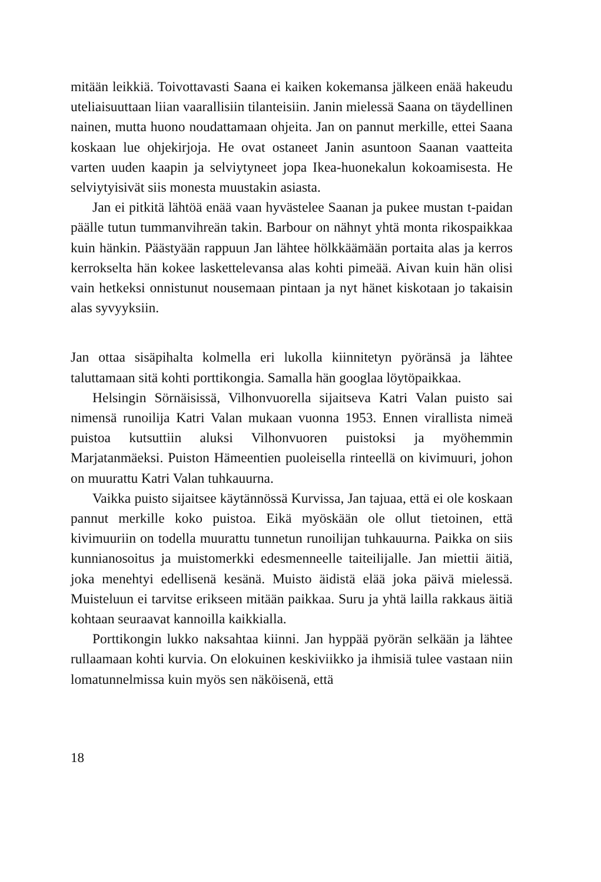mitään leikkiä. Toivottavasti Saana ei kaiken kokemansa jälkeen enää hakeudu uteliaisuuttaan liian vaarallisiin tilanteisiin. Janin mielessä Saana on täydellinen nainen, mutta huono noudattamaan ohjeita. Jan on pannut merkille, ettei Saana koskaan lue ohjekirjoja. He ovat ostaneet Janin asuntoon Saanan vaatteita varten uuden kaapin ja selviytyneet jopa Ikea-huonekalun kokoamisesta. He selviytyisivät siis monesta muustakin asiasta.
Jan ei pitkitä lähtöä enää vaan hyvästelee Saanan ja pukee mustan t-paidan päälle tutun tummanvihreän takin. Barbour on nähnyt yhtä monta rikospaikkaa kuin hänkin. Päästyään rappuun Jan lähtee hölkkäämään portaita alas ja kerros kerrokselta hän kokee laskettelevansa alas kohti pimeää. Aivan kuin hän olisi vain hetkeksi onnistunut nousemaan pintaan ja nyt hänet kiskotaan jo takaisin alas syvyyksiin.
Jan ottaa sisäpihalta kolmella eri lukolla kiinnitetyn pyöränsä ja lähtee taluttamaan sitä kohti porttikongia. Samalla hän googlaa löytöpaikkaa.
Helsingin Sörnäisissä, Vilhonvuorella sijaitseva Katri Valan puisto sai nimensä runoilija Katri Valan mukaan vuonna 1953. Ennen virallista nimeä puistoa kutsuttiin aluksi Vilhonvuoren puistoksi ja myöhemmin Marjatanmäeksi. Puiston Hämeentien puoleisella rinteellä on kivimuuri, johon on muurattu Katri Valan tuhkauurna.
Vaikka puisto sijaitsee käytännössä Kurvissa, Jan tajuaa, että ei ole koskaan pannut merkille koko puistoa. Eikä myöskään ole ollut tietoinen, että kivimuuriin on todella muurattu tunnetun runoilijan tuhkauurna. Paikka on siis kunnianosoitus ja muistomerkki edesmenneelle taiteilijalle. Jan miettii äitiä, joka menehtyi edellisenä kesänä. Muisto äidistä elää joka päivä mielessä. Muisteluun ei tarvitse erikseen mitään paikkaa. Suru ja yhtä lailla rakkaus äitiä kohtaan seuraavat kannoilla kaikkialla.
Porttikongin lukko naksahtaa kiinni. Jan hyppää pyörän selkään ja lähtee rullaamaan kohti kurvia. On elokuinen keskiviikko ja ihmisiä tulee vastaan niin lomatunnelmissa kuin myös sen näköisenä, että
18